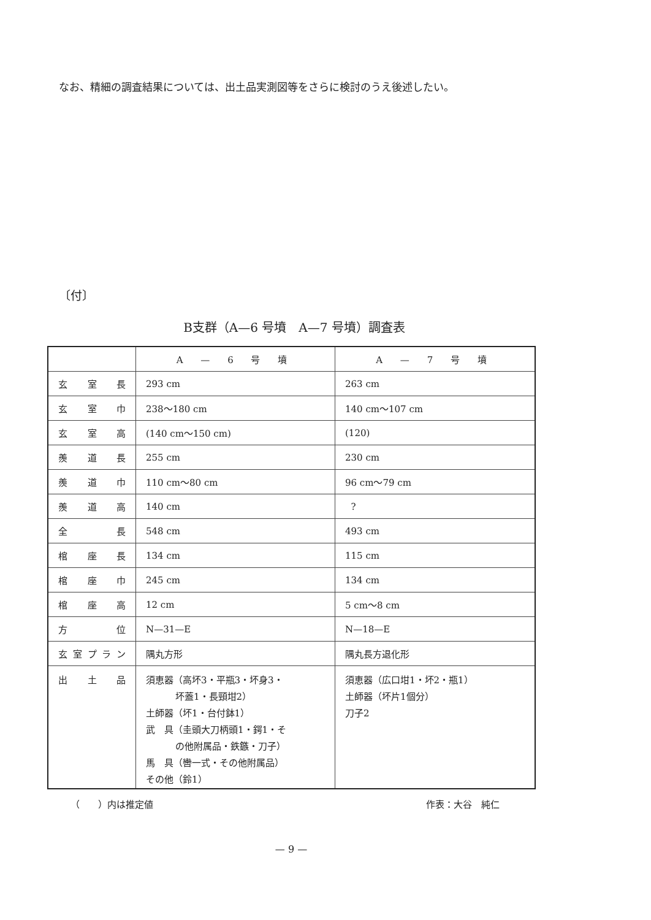なお、精細の調査結果については、出土品実測図等をさらに検討のうえ後述したい。
〔付〕
B支群（A—6 号墳　A—7 号墳）調査表
| | A — 6 号 墳 | A — 7 号 墳 |
| --- | --- | --- |
| 玄室長 | 293 cm | 263 cm |
| 玄室巾 | 238〜180 cm | 140 cm〜107 cm |
| 玄室高 | (140 cm〜150 cm) | (120) |
| 羨道長 | 255 cm | 230 cm |
| 羨道巾 | 110 cm〜80 cm | 96 cm〜79 cm |
| 羨道高 | 140 cm | ? |
| 全長 | 548 cm | 493 cm |
| 棺座長 | 134 cm | 115 cm |
| 棺座巾 | 245 cm | 134 cm |
| 棺座高 | 12 cm | 5 cm〜8 cm |
| 方位 | N—31—E | N—18—E |
| 玄室プラン | 隅丸方形 | 隅丸長方退化形 |
| 出土品 | 須恵器（高坏3・平瓶3・坏身3・ 坏蓋1・長頸坩2） 土師器（坏1・台付鉢1） 武 具（圭頭大刀柄頭1・鍔1・そ の他附属品・鉄鏃・刀子） 馬 具（轡一式・その他附属品） その他（鈴1） | 須恵器（広口坩1・坏2・瓶1） 土師器（坏片1個分） 刀子2 |
（　　）内は推定値 作表：大谷　純仁
— 9 —